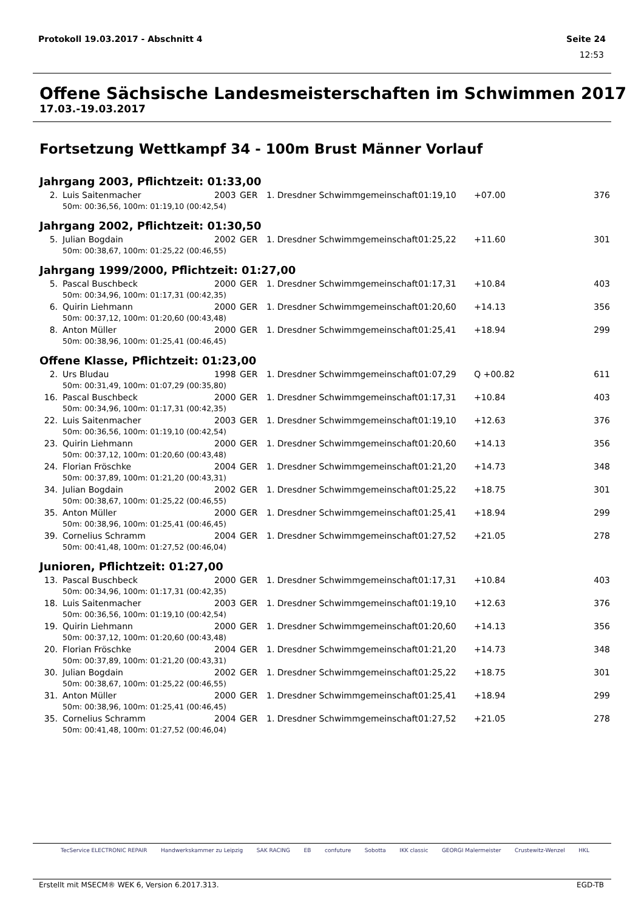Protokoll 19.03.2017 - Abschnitt 4 Seite 24
12:53
Offene Sächsische Landesmeisterschaften im Schwimmen 2017
17.03.-19.03.2017
Fortsetzung Wettkampf 34 - 100m Brust Männer Vorlauf
Jahrgang 2003, Pflichtzeit: 01:33,00
| 2. | Luis Saitenmacher | 2003 | GER | 1. Dresdner Schwimmgemeinschaft | 01:19,10 | +07.00 | 376 |
| 50m: 00:36,56, 100m: 01:19,10 (00:42,54) | | | | | | | |
Jahrgang 2002, Pflichtzeit: 01:30,50
| 5. | Julian Bogdain | 2002 | GER | 1. Dresdner Schwimmgemeinschaft | 01:25,22 | +11.60 | 301 |
| 50m: 00:38,67, 100m: 01:25,22 (00:46,55) | | | | | | | |
Jahrgang 1999/2000, Pflichtzeit: 01:27,00
| 5. | Pascal Buschbeck | 2000 | GER | 1. Dresdner Schwimmgemeinschaft | 01:17,31 | +10.84 | 403 |
| 50m: 00:34,96, 100m: 01:17,31 (00:42,35) | | | | | | | |
| 6. | Quirin Liehmann | 2000 | GER | 1. Dresdner Schwimmgemeinschaft | 01:20,60 | +14.13 | 356 |
| 50m: 00:37,12, 100m: 01:20,60 (00:43,48) | | | | | | | |
| 8. | Anton Müller | 2000 | GER | 1. Dresdner Schwimmgemeinschaft | 01:25,41 | +18.94 | 299 |
| 50m: 00:38,96, 100m: 01:25,41 (00:46,45) | | | | | | | |
Offene Klasse, Pflichtzeit: 01:23,00
| 2. | Urs Bludau | 1998 | GER | 1. Dresdner Schwimmgemeinschaft | 01:07,29 | Q +00.82 | 611 |
| 50m: 00:31,49, 100m: 01:07,29 (00:35,80) | | | | | | | |
| 16. | Pascal Buschbeck | 2000 | GER | 1. Dresdner Schwimmgemeinschaft | 01:17,31 | +10.84 | 403 |
| 50m: 00:34,96, 100m: 01:17,31 (00:42,35) | | | | | | | |
| 22. | Luis Saitenmacher | 2003 | GER | 1. Dresdner Schwimmgemeinschaft | 01:19,10 | +12.63 | 376 |
| 50m: 00:36,56, 100m: 01:19,10 (00:42,54) | | | | | | | |
| 23. | Quirin Liehmann | 2000 | GER | 1. Dresdner Schwimmgemeinschaft | 01:20,60 | +14.13 | 356 |
| 50m: 00:37,12, 100m: 01:20,60 (00:43,48) | | | | | | | |
| 24. | Florian Fröschke | 2004 | GER | 1. Dresdner Schwimmgemeinschaft | 01:21,20 | +14.73 | 348 |
| 50m: 00:37,89, 100m: 01:21,20 (00:43,31) | | | | | | | |
| 34. | Julian Bogdain | 2002 | GER | 1. Dresdner Schwimmgemeinschaft | 01:25,22 | +18.75 | 301 |
| 50m: 00:38,67, 100m: 01:25,22 (00:46,55) | | | | | | | |
| 35. | Anton Müller | 2000 | GER | 1. Dresdner Schwimmgemeinschaft | 01:25,41 | +18.94 | 299 |
| 50m: 00:38,96, 100m: 01:25,41 (00:46,45) | | | | | | | |
| 39. | Cornelius Schramm | 2004 | GER | 1. Dresdner Schwimmgemeinschaft | 01:27,52 | +21.05 | 278 |
| 50m: 00:41,48, 100m: 01:27,52 (00:46,04) | | | | | | | |
Junioren, Pflichtzeit: 01:27,00
| 13. | Pascal Buschbeck | 2000 | GER | 1. Dresdner Schwimmgemeinschaft | 01:17,31 | +10.84 | 403 |
| 50m: 00:34,96, 100m: 01:17,31 (00:42,35) | | | | | | | |
| 18. | Luis Saitenmacher | 2003 | GER | 1. Dresdner Schwimmgemeinschaft | 01:19,10 | +12.63 | 376 |
| 50m: 00:36,56, 100m: 01:19,10 (00:42,54) | | | | | | | |
| 19. | Quirin Liehmann | 2000 | GER | 1. Dresdner Schwimmgemeinschaft | 01:20,60 | +14.13 | 356 |
| 50m: 00:37,12, 100m: 01:20,60 (00:43,48) | | | | | | | |
| 20. | Florian Fröschke | 2004 | GER | 1. Dresdner Schwimmgemeinschaft | 01:21,20 | +14.73 | 348 |
| 50m: 00:37,89, 100m: 01:21,20 (00:43,31) | | | | | | | |
| 30. | Julian Bogdain | 2002 | GER | 1. Dresdner Schwimmgemeinschaft | 01:25,22 | +18.75 | 301 |
| 50m: 00:38,67, 100m: 01:25,22 (00:46,55) | | | | | | | |
| 31. | Anton Müller | 2000 | GER | 1. Dresdner Schwimmgemeinschaft | 01:25,41 | +18.94 | 299 |
| 50m: 00:38,96, 100m: 01:25,41 (00:46,45) | | | | | | | |
| 35. | Cornelius Schramm | 2004 | GER | 1. Dresdner Schwimmgemeinschaft | 01:27,52 | +21.05 | 278 |
| 50m: 00:41,48, 100m: 01:27,52 (00:46,04) | | | | | | | |
TecService ELECTRONIC REPAIR Handwerkskammer zu Leipzig SAK RACING EB confuture Sobotta IKK classic GEORGI Malermeister Crustewitz-Wenzel HKL
Erstellt mit MSECM® WEK 6, Version 6.2017.313. EGD-TB